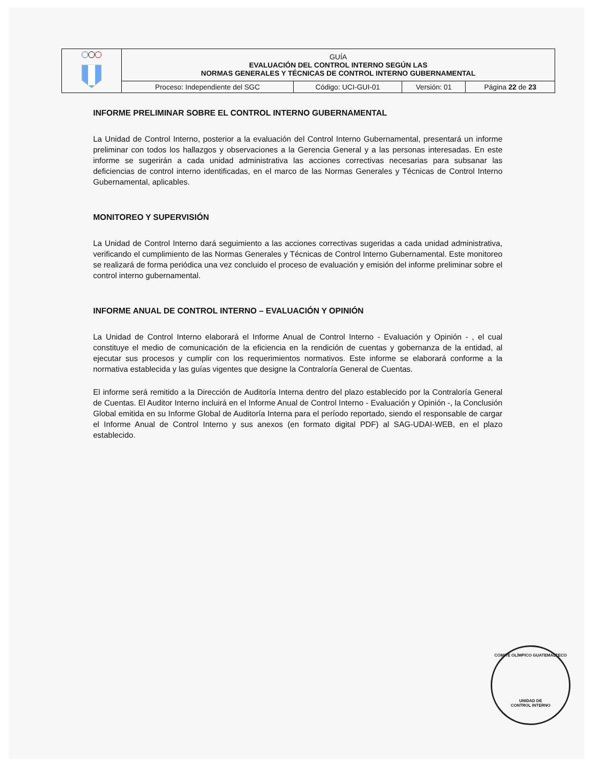| | GUÍA EVALUACIÓN DEL CONTROL INTERNO SEGÚN LAS NORMAS GENERALES Y TÉCNICAS DE CONTROL INTERNO GUBERNAMENTAL | | | |
| | Proceso: Independiente del SGC | Código: UCI-GUI-01 | Versión: 01 | Página 22 de 23 |
INFORME PRELIMINAR SOBRE EL CONTROL INTERNO GUBERNAMENTAL
La Unidad de Control Interno, posterior a la evaluación del Control Interno Gubernamental, presentará un informe preliminar con todos los hallazgos y observaciones a la Gerencia General y a las personas interesadas. En este informe se sugerirán a cada unidad administrativa las acciones correctivas necesarias para subsanar las deficiencias de control interno identificadas, en el marco de las Normas Generales y Técnicas de Control Interno Gubernamental, aplicables.
MONITOREO Y SUPERVISIÓN
La Unidad de Control Interno dará seguimiento a las acciones correctivas sugeridas a cada unidad administrativa, verificando el cumplimiento de las Normas Generales y Técnicas de Control Interno Gubernamental. Este monitoreo se realizará de forma periódica una vez concluido el proceso de evaluación y emisión del informe preliminar sobre el control interno gubernamental.
INFORME ANUAL DE CONTROL INTERNO – EVALUACIÓN Y OPINIÓN
La Unidad de Control Interno elaborará el Informe Anual de Control Interno - Evaluación y Opinión - , el cual constituye el medio de comunicación de la eficiencia en la rendición de cuentas y gobernanza de la entidad, al ejecutar sus procesos y cumplir con los requerimientos normativos. Este informe se elaborará conforme a la normativa establecida y las guías vigentes que designe la Contraloría General de Cuentas.
El informe será remitido a la Dirección de Auditoría Interna dentro del plazo establecido por la Contraloría General de Cuentas. El Auditor Interno incluirá en el Informe Anual de Control Interno - Evaluación y Opinión -, la Conclusión Global emitida en su Informe Global de Auditoría Interna para el período reportado, siendo el responsable de cargar el Informe Anual de Control Interno y sus anexos (en formato digital PDF) al SAG-UDAI-WEB, en el plazo establecido.
COMITÉ OLÍMPICO GUATEMALTECO
UNIDAD DE
CONTROL INTERNO